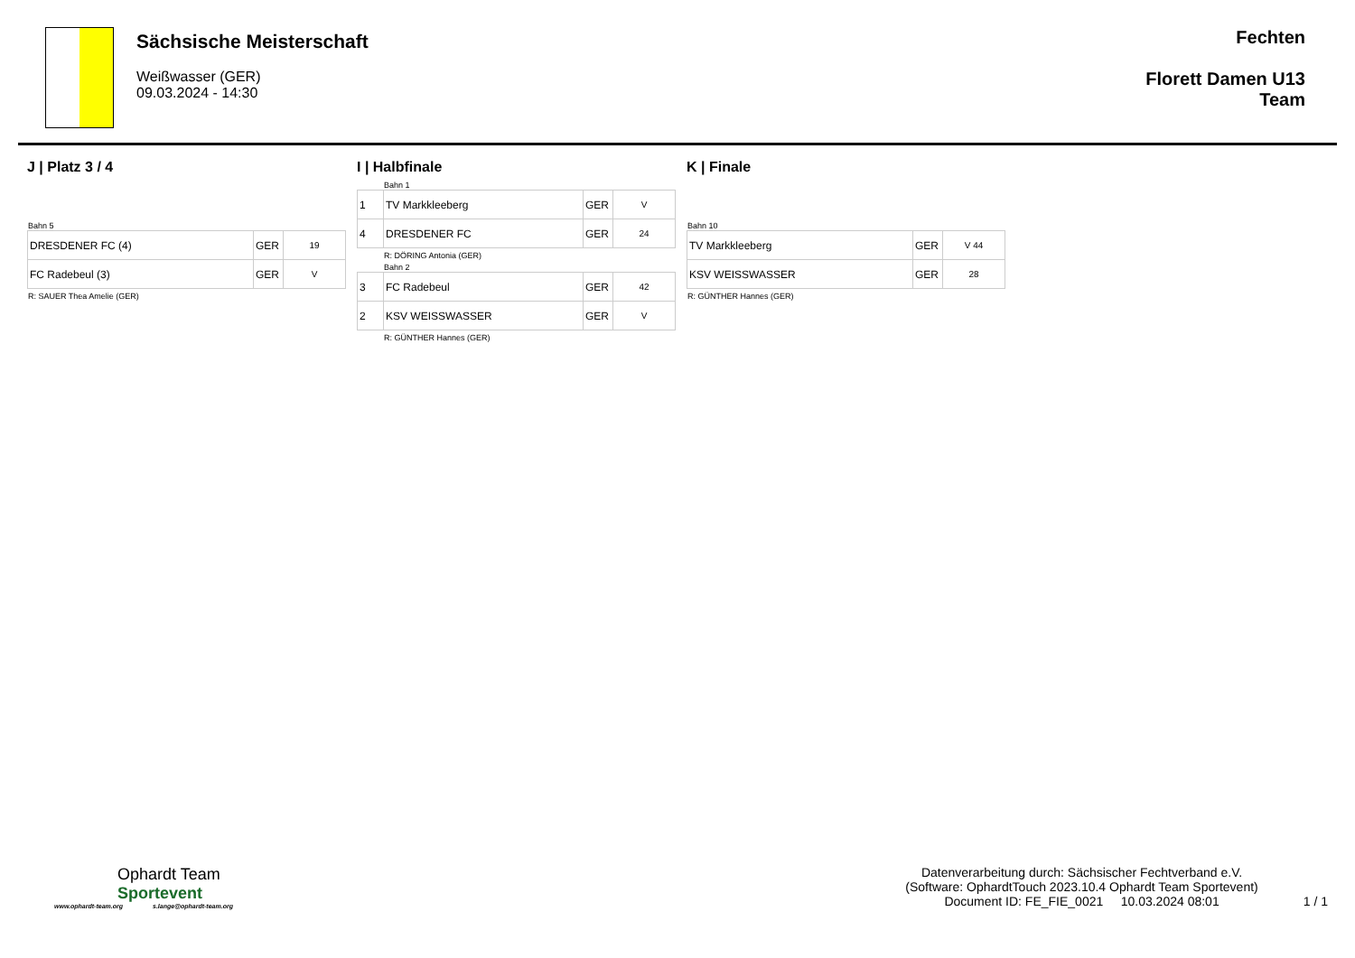Sächsische Meisterschaft
Weißwasser (GER)
09.03.2024 - 14:30
Fechten
Florett Damen U13
Team
J | Platz 3 / 4
Bahn 5
| DRESDENER FC (4) | GER | 19 |
| FC Radebeul (3) | GER | V |
R: SAUER Thea Amelie (GER)
I | Halbfinale
Bahn 1
| 1 | TV Markkleeberg | GER | V |
| 4 | DRESDENER FC | GER | 24 |
R: DÖRING Antonia (GER)
Bahn 2
| 3 | FC Radebeul | GER | 42 |
| 2 | KSV WEISSWASSER | GER | V |
R: GÜNTHER Hannes (GER)
K | Finale
Bahn 10
| TV Markkleeberg | GER | V 44 |
| KSV WEISSWASSER | GER | 28 |
R: GÜNTHER Hannes (GER)
Ophardt Team
Sportevent
www.ophardt-team.org s.lange@ophardt-team.org
Datenverarbeitung durch: Sächsischer Fechtverband e.V.
(Software: OphardtTouch 2023.10.4 Ophardt Team Sportevent)
Document ID: FE_FIE_0021 10.03.2024 08:01
1 / 1